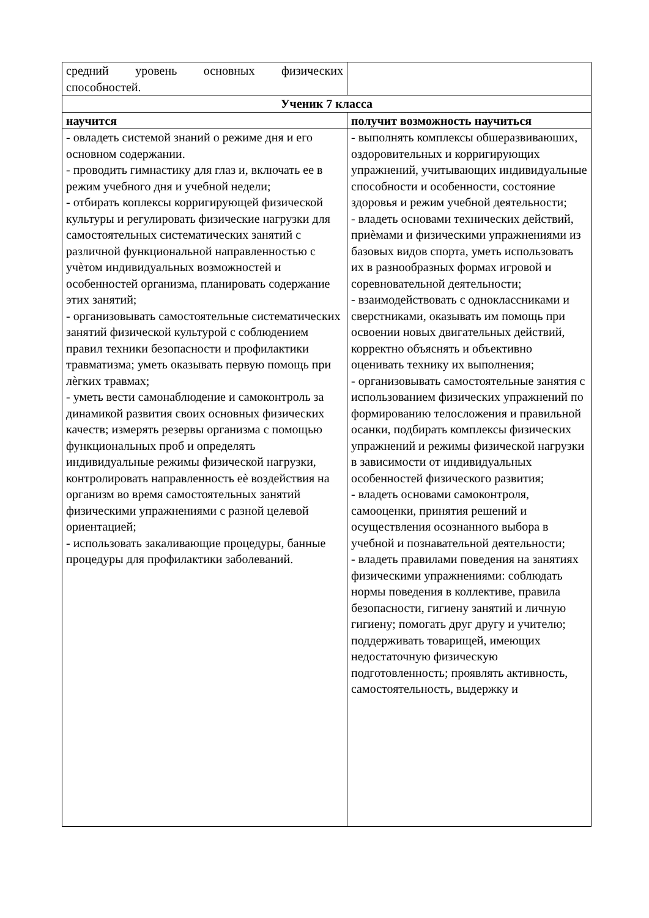| средний уровень основных физических способностей. | |
| Ученик 7 класса | |
| научится | получит возможность научиться |
| - овладеть системой знаний о режиме дня и его основном содержании. - проводить гимнастику для глаз и, включать ее в режим учебного дня и учебной недели; - отбирать коплексы корригирующей физической культуры и регулировать физические нагрузки для самостоятельных систематических занятий с различной функциональной направленностью с учѐтом индивидуальных возможностей и особенностей организма, планировать содержание этих занятий; - организовывать самостоятельные систематических занятий физической культурой с соблюдением правил техники безопасности и профилактики травматизма; уметь оказывать первую помощь при лѐгких травмах; - уметь вести самонаблюдение и самоконтроль за динамикой развития своих основных физических качеств; измерять резервы организма с помощью функциональных проб и определять индивидуальные режимы физической нагрузки, контролировать направленность еѐ воздействия на организм во время самостоятельных занятий физическими упражнениями с разной целевой ориентацией; - использовать закаливающие процедуры, банные процедуры для профилактики заболеваний. | - выполнять комплексы обшеразвиваюших, оздоровительных и корригирующих упражнений, учитывающих индивидуальные способности и особенности, состояние здоровья и режим учебной деятельности; - владеть основами технических действий, приѐмами и физическими упражнениями из базовых видов спорта, уметь использовать их в разнообразных формах игровой и соревновательной деятельности; - взаимодействовать с одноклассниками и сверстниками, оказывать им помощь при освоении новых двигательных действий, корректно объяснять и объективно оценивать технику их выполнения; - организовывать самостоятельные занятия с использованием физических упражнений по формированию телосложения и правильной осанки, подбирать комплексы физических упражнений и режимы физической нагрузки в зависимости от индивидуальных особенностей физического развития; - владеть основами самоконтроля, самооценки, принятия решений и осуществления осознанного выбора в учебной и познавательной деятельности; - владеть правилами поведения на занятиях физическими упражнениями: соблюдать нормы поведения в коллективе, правила безопасности, гигиену занятий и личную гигиену; помогать друг другу и учителю; поддерживать товарищей, имеющих недостаточную физическую подготовленность; проявлять активность, самостоятельность, выдержку и |